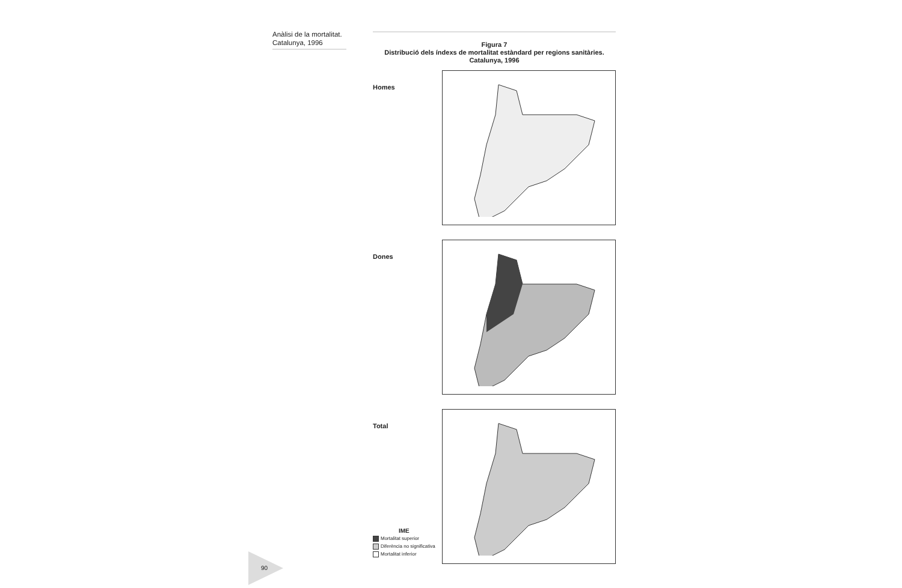Anàlisi de la mortalitat. Catalunya, 1996
Figura 7
Distribució dels índexs de mortalitat estàndard per regions sanitàries.
Catalunya, 1996
Homes
Dones
Total
IME
Mortalitat superior
Diferència no significativa
Mortalitat inferior
90